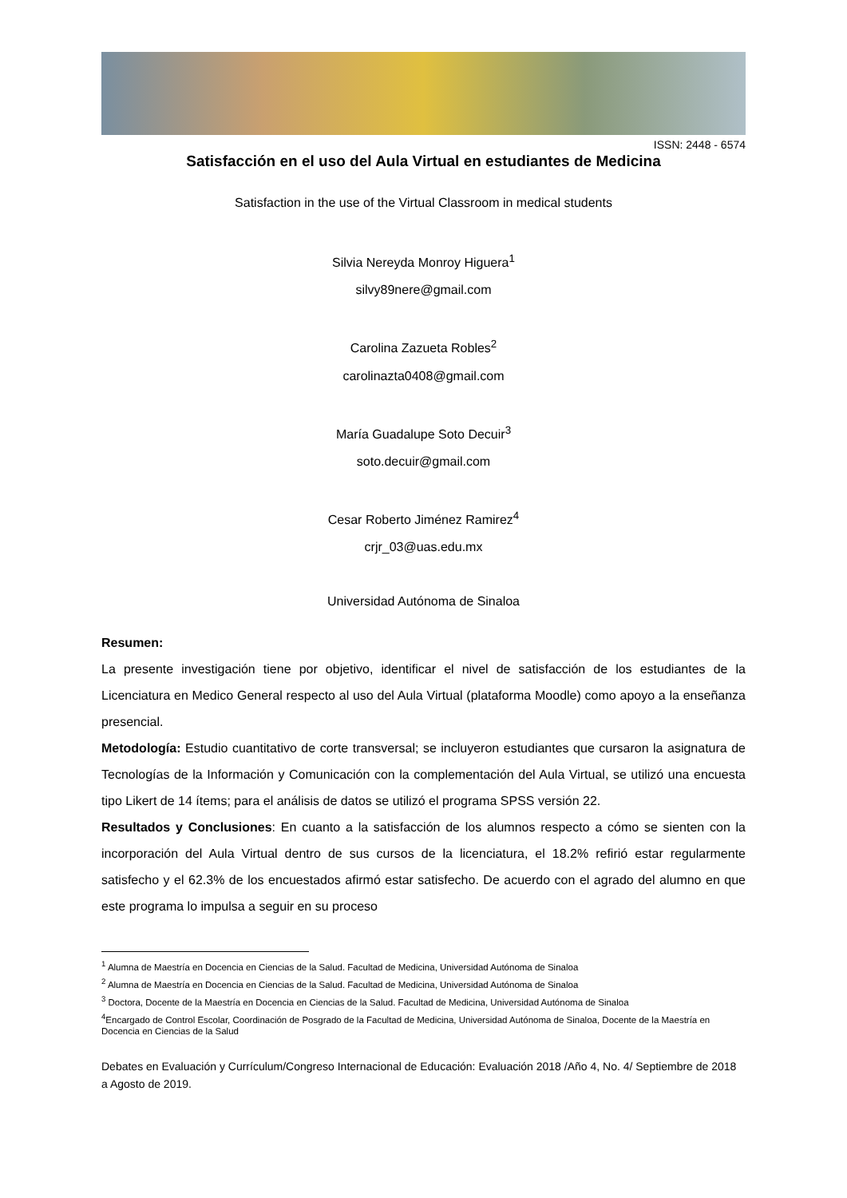ISSN: 2448 - 6574
Satisfacción en el uso del Aula Virtual en estudiantes de Medicina
Satisfaction in the use of the Virtual Classroom in medical students
Silvia Nereyda Monroy Higuera<sup>1</sup>
silvy89nere@gmail.com
Carolina Zazueta Robles<sup>2</sup>
carolinazta0408@gmail.com
María Guadalupe Soto Decuir<sup>3</sup>
soto.decuir@gmail.com
Cesar Roberto Jiménez Ramirez<sup>4</sup>
crjr_03@uas.edu.mx
Universidad Autónoma de Sinaloa
Resumen:
La presente investigación tiene por objetivo, identificar el nivel de satisfacción de los estudiantes de la Licenciatura en Medico General respecto al uso del Aula Virtual (plataforma Moodle) como apoyo a la enseñanza presencial.
Metodología: Estudio cuantitativo de corte transversal; se incluyeron estudiantes que cursaron la asignatura de Tecnologías de la Información y Comunicación con la complementación del Aula Virtual, se utilizó una encuesta tipo Likert de 14 ítems; para el análisis de datos se utilizó el programa SPSS versión 22.
Resultados y Conclusiones: En cuanto a la satisfacción de los alumnos respecto a cómo se sienten con la incorporación del Aula Virtual dentro de sus cursos de la licenciatura, el 18.2% refirió estar regularmente satisfecho y el 62.3% de los encuestados afirmó estar satisfecho. De acuerdo con el agrado del alumno en que este programa lo impulsa a seguir en su proceso
<sup>1</sup> Alumna de Maestría en Docencia en Ciencias de la Salud. Facultad de Medicina, Universidad Autónoma de Sinaloa
<sup>2</sup> Alumna de Maestría en Docencia en Ciencias de la Salud. Facultad de Medicina, Universidad Autónoma de Sinaloa
<sup>3</sup> Doctora, Docente de la Maestría en Docencia en Ciencias de la Salud. Facultad de Medicina, Universidad Autónoma de Sinaloa
<sup>4</sup> Encargado de Control Escolar, Coordinación de Posgrado de la Facultad de Medicina, Universidad Autónoma de Sinaloa, Docente de la Maestría en Docencia en Ciencias de la Salud
Debates en Evaluación y Currículum/Congreso Internacional de Educación: Evaluación 2018 /Año 4, No. 4/ Septiembre de 2018 a Agosto de 2019.